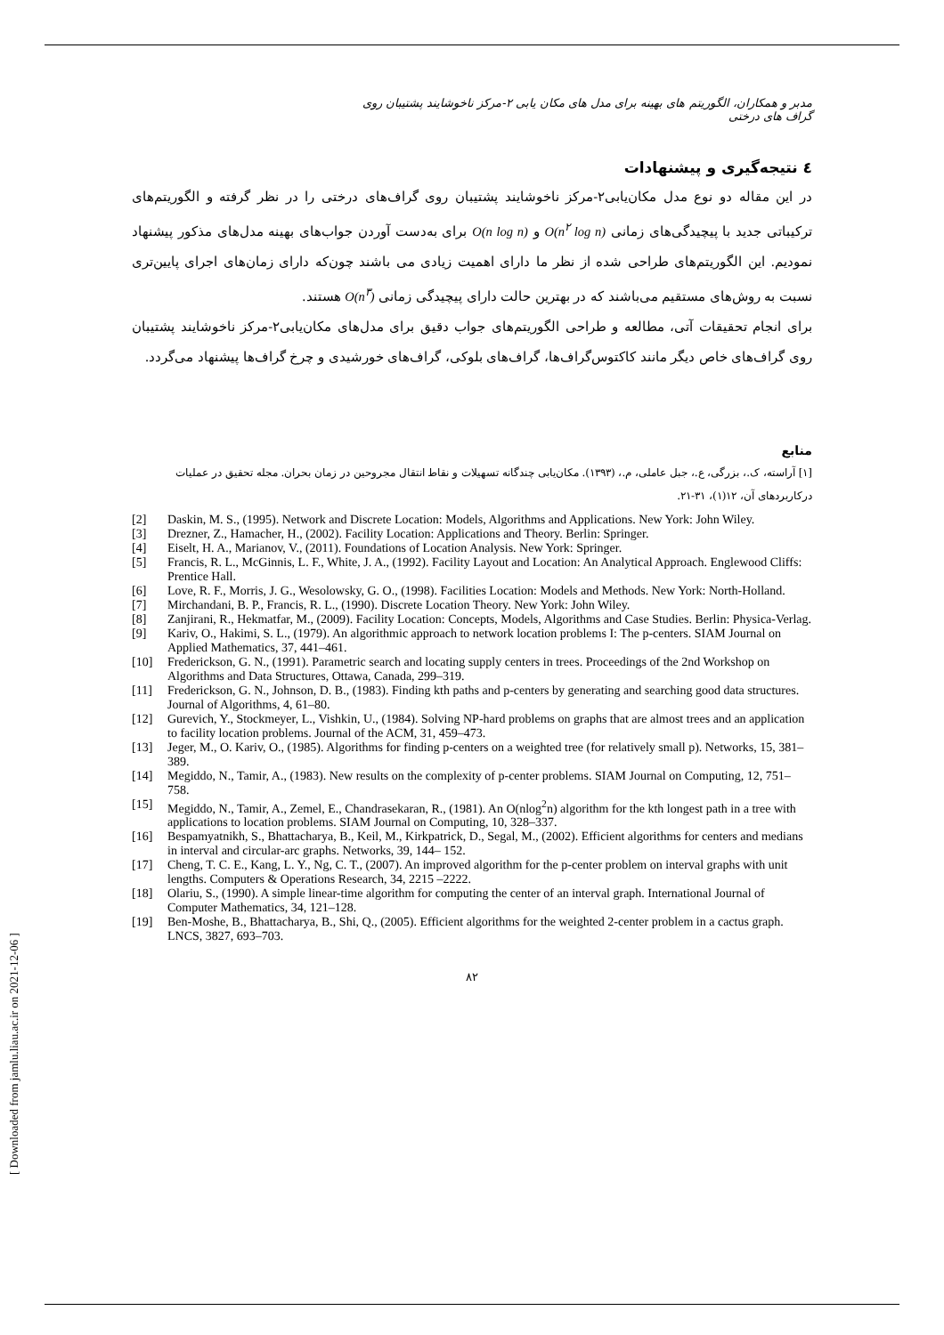[ Downloaded from jamlu.liau.ac.ir on 2021-12-06 ]
مدبر و همکاران، الگوریتم های بهینه برای مدل های مکان یابی ۲-مرکز ناخوشایند پشتیبان روی گراف های درختی
٤ نتیجه‌گیری و پیشنهادات
در این مقاله دو نوع مدل مکان‌یابی۲-مرکز ناخوشایند پشتیبان روی گراف‌های درختی را در نظر گرفته و الگوریتم‌های ترکیباتی جدید با پیچیدگی‌های زمانی O(n<sup>۲</sup> log n) و O(n log n) برای به‌دست آوردن جواب‌های بهینه مدل‌های مذکور پیشنهاد نمودیم. این الگوریتم‌های طراحی شده از نظر ما دارای اهمیت زیادی می باشند چون‌که دارای زمان‌های اجرای پایین‌تری نسبت به روش‌های مستقیم می‌باشند که در بهترین حالت دارای پیچیدگی زمانی O(n<sup>۳</sup>) هستند.
برای انجام تحقیقات آتی، مطالعه و طراحی الگوریتم‌های جواب دقیق برای مدل‌های مکان‌یابی۲-مرکز ناخوشایند پشتیبان روی گراف‌های خاص دیگر مانند کاکتوس‌گراف‌ها، گراف‌های بلوکی، گراف‌های خورشیدی و چرخ گراف‌ها پیشنهاد می‌گردد.
منابع
[۱] آراسته، ک.، بزرگی، ع.، جبل عاملی، م.، (۱۳۹۳). مکان‌یابی چندگانه تسهیلات و نقاط انتقال مجروحین در زمان بحران. مجله تحقیق در عملیات درکاربردهای آن، ۱۲(۱)، ۳۱-۲۱.
[2] Daskin, M. S., (1995). Network and Discrete Location: Models, Algorithms and Applications. New York: John Wiley.
[3] Drezner, Z., Hamacher, H., (2002). Facility Location: Applications and Theory. Berlin: Springer.
[4] Eiselt, H. A., Marianov, V., (2011). Foundations of Location Analysis. New York: Springer.
[5] Francis, R. L., McGinnis, L. F., White, J. A., (1992). Facility Layout and Location: An Analytical Approach. Englewood Cliffs: Prentice Hall.
[6] Love, R. F., Morris, J. G., Wesolowsky, G. O., (1998). Facilities Location: Models and Methods. New York: North-Holland.
[7] Mirchandani, B. P., Francis, R. L., (1990). Discrete Location Theory. New York: John Wiley.
[8] Zanjirani, R., Hekmatfar, M., (2009). Facility Location: Concepts, Models, Algorithms and Case Studies. Berlin: Physica-Verlag.
[9] Kariv, O., Hakimi, S. L., (1979). An algorithmic approach to network location problems I: The p-centers. SIAM Journal on Applied Mathematics, 37, 441–461.
[10] Frederickson, G. N., (1991). Parametric search and locating supply centers in trees. Proceedings of the 2nd Workshop on Algorithms and Data Structures, Ottawa, Canada, 299–319.
[11] Frederickson, G. N., Johnson, D. B., (1983). Finding kth paths and p-centers by generating and searching good data structures. Journal of Algorithms, 4, 61–80.
[12] Gurevich, Y., Stockmeyer, L., Vishkin, U., (1984). Solving NP-hard problems on graphs that are almost trees and an application to facility location problems. Journal of the ACM, 31, 459–473.
[13] Jeger, M., O. Kariv, O., (1985). Algorithms for finding p-centers on a weighted tree (for relatively small p). Networks, 15, 381–389.
[14] Megiddo, N., Tamir, A., (1983). New results on the complexity of p-center problems. SIAM Journal on Computing, 12, 751–758.
[15] Megiddo, N., Tamir, A., Zemel, E., Chandrasekaran, R., (1981). An O(nlog<sup>2</sup>n) algorithm for the kth longest path in a tree with applications to location problems. SIAM Journal on Computing, 10, 328–337.
[16] Bespamyatnikh, S., Bhattacharya, B., Keil, M., Kirkpatrick, D., Segal, M., (2002). Efficient algorithms for centers and medians in interval and circular-arc graphs. Networks, 39, 144– 152.
[17] Cheng, T. C. E., Kang, L. Y., Ng, C. T., (2007). An improved algorithm for the p-center problem on interval graphs with unit lengths. Computers & Operations Research, 34, 2215 –2222.
[18] Olariu, S., (1990). A simple linear-time algorithm for computing the center of an interval graph. International Journal of Computer Mathematics, 34, 121–128.
[19] Ben-Moshe, B., Bhattacharya, B., Shi, Q., (2005). Efficient algorithms for the weighted 2-center problem in a cactus graph. LNCS, 3827, 693–703.
۸۲